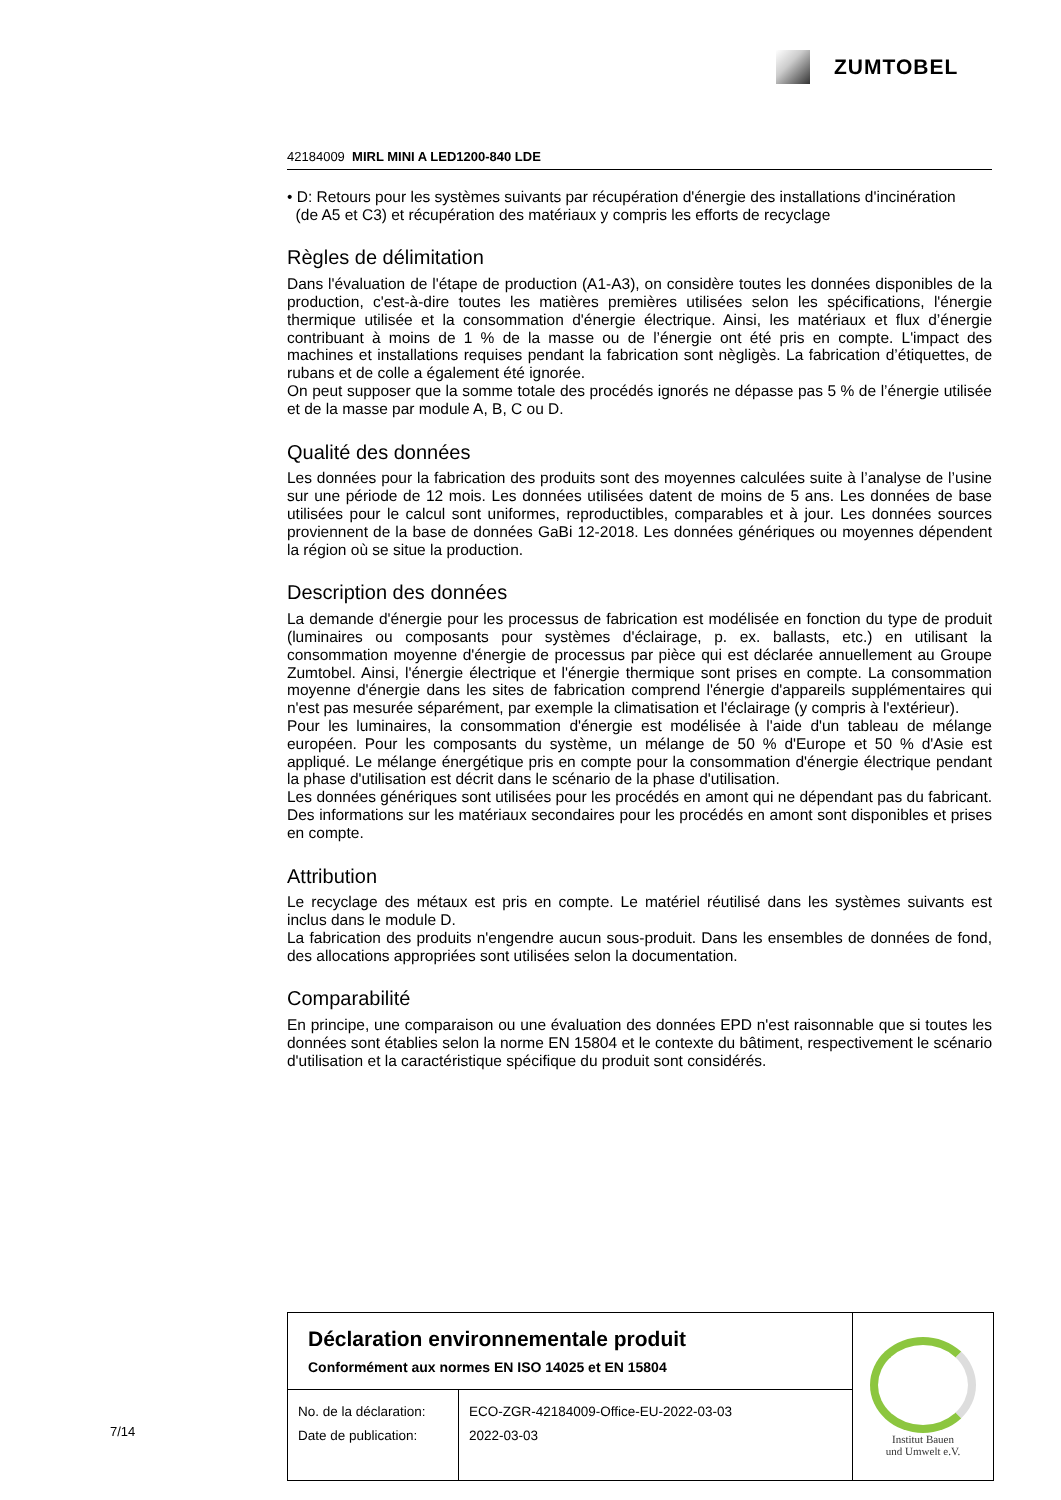ZUMTOBEL
42184009 MIRL MINI A LED1200-840 LDE
• D: Retours pour les systèmes suivants par récupération d'énergie des installations d'incinération
(de A5 et C3) et récupération des matériaux y compris les efforts de recyclage
Règles de délimitation
Dans l'évaluation de l'étape de production (A1-A3), on considère toutes les données disponibles de la production, c'est-à-dire toutes les matières premières utilisées selon les spécifications, l'énergie thermique utilisée et la consommation d'énergie électrique. Ainsi, les matériaux et flux d’énergie contribuant à moins de 1 % de la masse ou de l’énergie ont été pris en compte. L'impact des machines et installations requises pendant la fabrication sont nègligès. La fabrication d’étiquettes, de rubans et de colle a également été ignorée.
On peut supposer que la somme totale des procédés ignorés ne dépasse pas 5 % de l’énergie utilisée et de la masse par module A, B, C ou D.
Qualité des données
Les données pour la fabrication des produits sont des moyennes calculées suite à l’analyse de l’usine sur une période de 12 mois. Les données utilisées datent de moins de 5 ans. Les données de base utilisées pour le calcul sont uniformes, reproductibles, comparables et à jour. Les données sources proviennent de la base de données GaBi 12-2018. Les données génériques ou moyennes dépendent la région où se situe la production.
Description des données
La demande d'énergie pour les processus de fabrication est modélisée en fonction du type de produit (luminaires ou composants pour systèmes d'éclairage, p. ex. ballasts, etc.) en utilisant la consommation moyenne d'énergie de processus par pièce qui est déclarée annuellement au Groupe Zumtobel. Ainsi, l'énergie électrique et l'énergie thermique sont prises en compte. La consommation moyenne d'énergie dans les sites de fabrication comprend l'énergie d'appareils supplémentaires qui n'est pas mesurée séparément, par exemple la climatisation et l'éclairage (y compris à l'extérieur).
Pour les luminaires, la consommation d'énergie est modélisée à l'aide d'un tableau de mélange européen. Pour les composants du système, un mélange de 50 % d'Europe et 50 % d'Asie est appliqué. Le mélange énergétique pris en compte pour la consommation d'énergie électrique pendant la phase d'utilisation est décrit dans le scénario de la phase d'utilisation.
Les données génériques sont utilisées pour les procédés en amont qui ne dépendant pas du fabricant. Des informations sur les matériaux secondaires pour les procédés en amont sont disponibles et prises en compte.
Attribution
Le recyclage des métaux est pris en compte. Le matériel réutilisé dans les systèmes suivants est inclus dans le module D.
La fabrication des produits n'engendre aucun sous-produit. Dans les ensembles de données de fond, des allocations appropriées sont utilisées selon la documentation.
Comparabilité
En principe, une comparaison ou une évaluation des données EPD n'est raisonnable que si toutes les données sont établies selon la norme EN 15804 et le contexte du bâtiment, respectivement le scénario d'utilisation et la caractéristique spécifique du produit sont considérés.
| Déclaration environnementale produit Conformément aux normes EN ISO 14025 et EN 15804 | | Institut Bauen und Umwelt e.V. |
| No. de la déclaration: Date de publication: | ECO-ZGR-42184009-Office-EU-2022-03-03 2022-03-03 | |
7/14